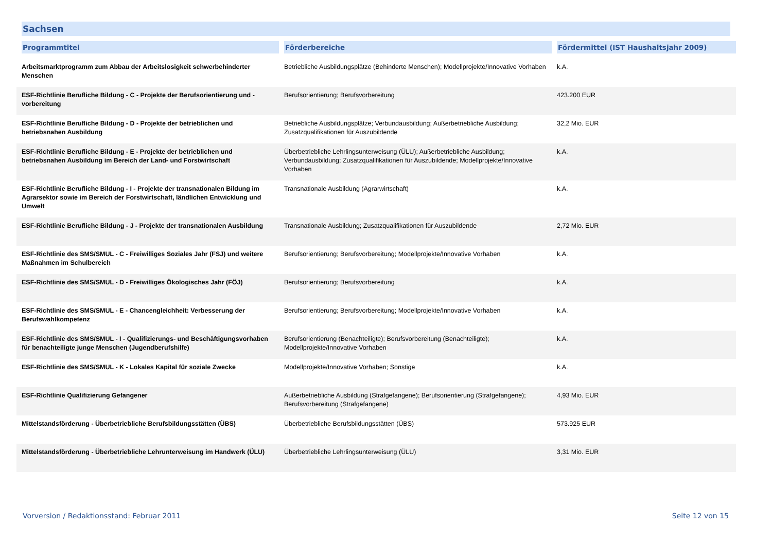Sachsen
| Programmtitel | Förderbereiche | Fördermittel (IST Haushaltsjahr 2009) |
| --- | --- | --- |
| Arbeitsmarktprogramm zum Abbau der Arbeitslosigkeit schwerbehinderter Menschen | Betriebliche Ausbildungsplätze (Behinderte Menschen); Modellprojekte/Innovative Vorhaben | k.A. |
| ESF-Richtlinie Berufliche Bildung - C - Projekte der Berufsorientierung und -vorbereitung | Berufsorientierung; Berufsvorbereitung | 423.200 EUR |
| ESF-Richtlinie Berufliche Bildung - D - Projekte der betrieblichen und betriebsnahen Ausbildung | Betriebliche Ausbildungsplätze; Verbundausbildung; Außerbetriebliche Ausbildung; Zusatzqualifikationen für Auszubildende | 32,2 Mio. EUR |
| ESF-Richtlinie Berufliche Bildung - E - Projekte der betrieblichen und betriebsnahen Ausbildung im Bereich der Land- und Forstwirtschaft | Überbetriebliche Lehrlingsunterweisung (ÜLU); Außerbetriebliche Ausbildung; Verbundausbildung; Zusatzqualifikationen für Auszubildende; Modellprojekte/Innovative Vorhaben | k.A. |
| ESF-Richtlinie Berufliche Bildung - I - Projekte der transnationalen Bildung im Agrarsektor sowie im Bereich der Forstwirtschaft, ländlichen Entwicklung und Umwelt | Transnationale Ausbildung (Agrarwirtschaft) | k.A. |
| ESF-Richtlinie Berufliche Bildung - J - Projekte der transnationalen Ausbildung | Transnationale Ausbildung; Zusatzqualifikationen für Auszubildende | 2,72 Mio. EUR |
| ESF-Richtlinie des SMS/SMUL - C - Freiwilliges Soziales Jahr (FSJ) und weitere Maßnahmen im Schulbereich | Berufsorientierung; Berufsvorbereitung; Modellprojekte/Innovative Vorhaben | k.A. |
| ESF-Richtlinie des SMS/SMUL - D - Freiwilliges Ökologisches Jahr (FÖJ) | Berufsorientierung; Berufsvorbereitung | k.A. |
| ESF-Richtlinie des SMS/SMUL - E - Chancengleichheit: Verbesserung der Berufswahlkompetenz | Berufsorientierung; Berufsvorbereitung; Modellprojekte/Innovative Vorhaben | k.A. |
| ESF-Richtlinie des SMS/SMUL - I - Qualifizierungs- und Beschäftigungsvorhaben für benachteiligte junge Menschen (Jugendberufshilfe) | Berufsorientierung (Benachteiligte); Berufsvorbereitung (Benachteiligte); Modellprojekte/Innovative Vorhaben | k.A. |
| ESF-Richtlinie des SMS/SMUL - K - Lokales Kapital für soziale Zwecke | Modellprojekte/Innovative Vorhaben; Sonstige | k.A. |
| ESF-Richtlinie Qualifizierung Gefangener | Außerbetriebliche Ausbildung (Strafgefangene); Berufsorientierung (Strafgefangene); Berufsvorbereitung (Strafgefangene) | 4,93 Mio. EUR |
| Mittelstandsförderung - Überbetriebliche Berufsbildungsstätten (ÜBS) | Überbetriebliche Berufsbildungsstätten (ÜBS) | 573.925 EUR |
| Mittelstandsförderung - Überbetriebliche Lehrunterweisung im Handwerk (ÜLU) | Überbetriebliche Lehrlingsunterweisung (ÜLU) | 3,31 Mio. EUR |
Vorversion / Redaktionsstand: Februar 2011 Seite 12 von 15